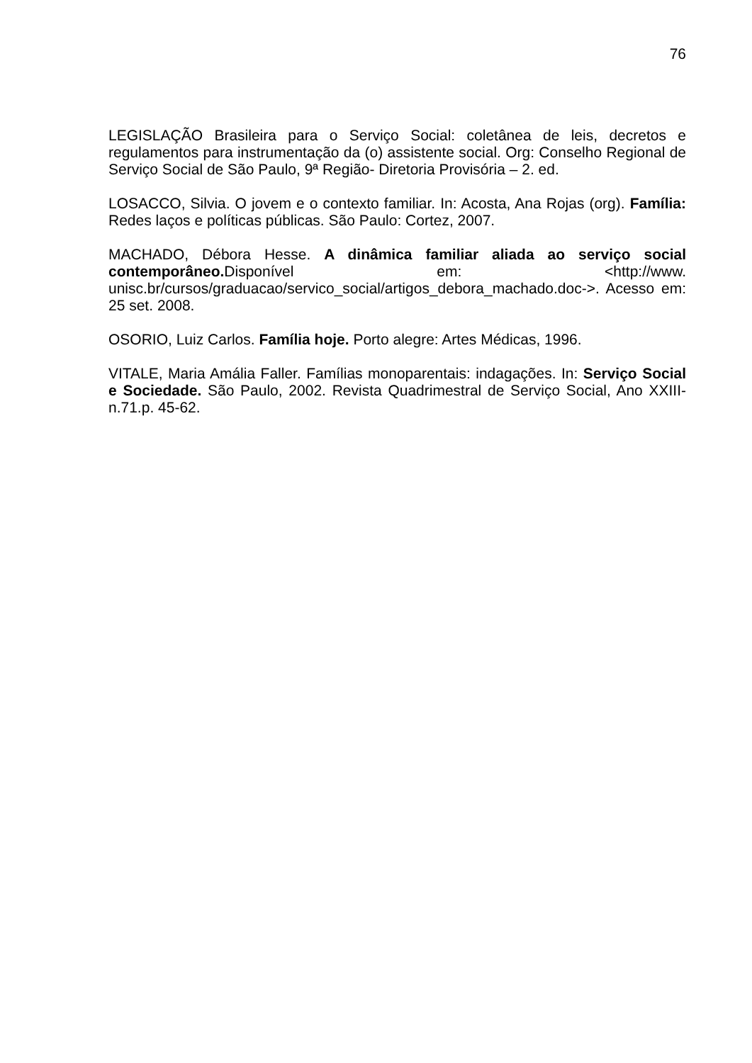76
LEGISLAÇÃO Brasileira para o Serviço Social: coletânea de leis, decretos e regulamentos para instrumentação da (o) assistente social. Org: Conselho Regional de Serviço Social de São Paulo, 9ª Região- Diretoria Provisória – 2. ed.
LOSACCO, Silvia. O jovem e o contexto familiar. In: Acosta, Ana Rojas (org). Família: Redes laços e políticas públicas. São Paulo: Cortez, 2007.
MACHADO, Débora Hesse. A dinâmica familiar aliada ao serviço social contemporâneo. Disponível em: <http://www. unisc.br/cursos/graduacao/servico_social/artigos_debora_machado.doc->. Acesso em: 25 set. 2008.
OSORIO, Luiz Carlos. Família hoje. Porto alegre: Artes Médicas, 1996.
VITALE, Maria Amália Faller. Famílias monoparentais: indagações. In: Serviço Social e Sociedade. São Paulo, 2002. Revista Quadrimestral de Serviço Social, Ano XXIII-n.71.p. 45-62.